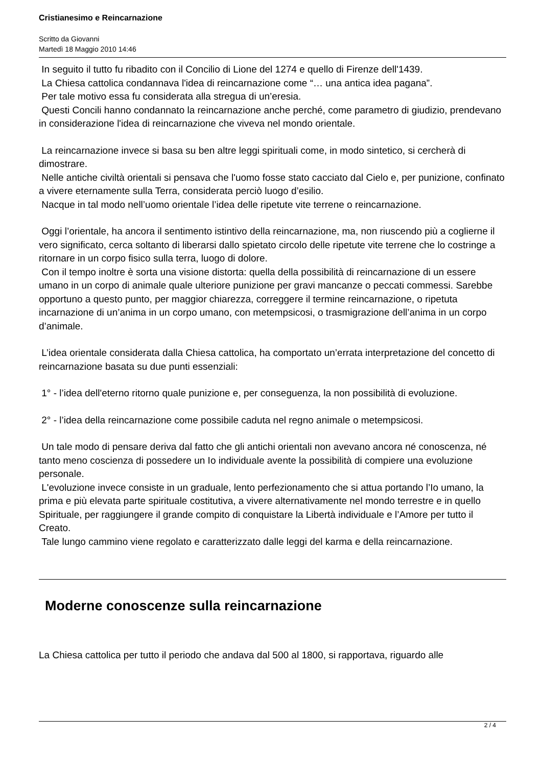Cristianesimo e Reincarnazione
Scritto da Giovanni
Martedì 18 Maggio 2010 14:46
In seguito il tutto fu ribadito con il Concilio di Lione del 1274 e quello di Firenze dell'1439.
La Chiesa cattolica condannava l'idea di reincarnazione come “… una antica idea pagana”.
Per tale motivo essa fu considerata alla stregua di un’eresia.
Questi Concili hanno condannato la reincarnazione anche perché, come parametro di giudizio, prendevano in considerazione l'idea di reincarnazione che viveva nel mondo orientale.
La reincarnazione invece si basa su ben altre leggi spirituali come, in modo sintetico, si cercherà di dimostrare.
Nelle antiche civiltà orientali si pensava che l'uomo fosse stato cacciato dal Cielo e, per punizione, confinato a vivere eternamente sulla Terra, considerata perciò luogo d’esilio.
Nacque in tal modo nell’uomo orientale l’idea delle ripetute vite terrene o reincarnazione.
Oggi l’orientale, ha ancora il sentimento istintivo della reincarnazione, ma, non riuscendo più a coglierne il vero significato, cerca soltanto di liberarsi dallo spietato circolo delle ripetute vite terrene che lo costringe a ritornare in un corpo fisico sulla terra, luogo di dolore.
Con il tempo inoltre è sorta una visione distorta: quella della possibilità di reincarnazione di un essere umano in un corpo di animale quale ulteriore punizione per gravi mancanze o peccati commessi. Sarebbe opportuno a questo punto, per maggior chiarezza, correggere il termine reincarnazione, o ripetuta incarnazione di un’anima in un corpo umano, con metempsicosi, o trasmigrazione dell’anima in un corpo d’animale.
L’idea orientale considerata dalla Chiesa cattolica, ha comportato un’errata interpretazione del concetto di reincarnazione basata su due punti essenziali:
1° - l’idea dell'eterno ritorno quale punizione e, per conseguenza, la non possibilità di evoluzione.
2° - l’idea della reincarnazione come possibile caduta nel regno animale o metempsicosi.
Un tale modo di pensare deriva dal fatto che gli antichi orientali non avevano ancora né conoscenza, né tanto meno coscienza di possedere un Io individuale avente la possibilità di compiere una evoluzione personale.
L'evoluzione invece consiste in un graduale, lento perfezionamento che si attua portando l’Io umano, la prima e più elevata parte spirituale costitutiva, a vivere alternativamente nel mondo terrestre e in quello Spirituale, per raggiungere il grande compito di conquistare la Libertà individuale e l’Amore per tutto il Creato.
Tale lungo cammino viene regolato e caratterizzato dalle leggi del karma e della reincarnazione.
Moderne conoscenze sulla reincarnazione
La Chiesa cattolica per tutto il periodo che andava dal 500 al 1800, si rapportava, riguardo alle
2 / 4